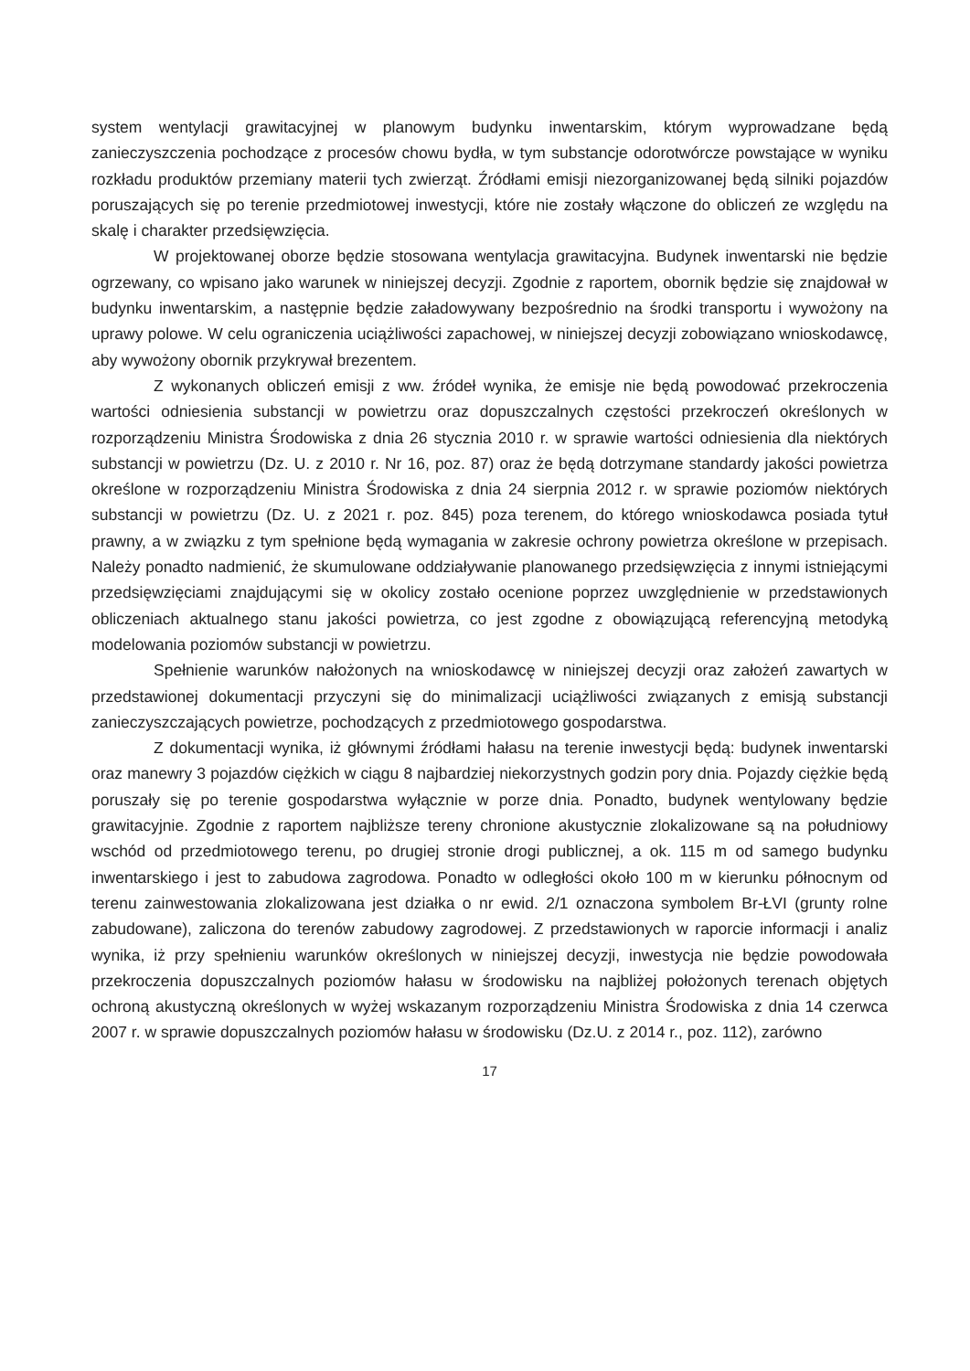system wentylacji grawitacyjnej w planowym budynku inwentarskim, którym wyprowadzane będą zanieczyszczenia pochodzące z procesów chowu bydła, w tym substancje odorotwórcze powstające w wyniku rozkładu produktów przemiany materii tych zwierząt. Źródłami emisji niezorganizowanej będą silniki pojazdów poruszających się po terenie przedmiotowej inwestycji, które nie zostały włączone do obliczeń ze względu na skalę i charakter przedsięwzięcia.
W projektowanej oborze będzie stosowana wentylacja grawitacyjna. Budynek inwentarski nie będzie ogrzewany, co wpisano jako warunek w niniejszej decyzji. Zgodnie z raportem, obornik będzie się znajdował w budynku inwentarskim, a następnie będzie załadowywany bezpośrednio na środki transportu i wywożony na uprawy polowe. W celu ograniczenia uciążliwości zapachowej, w niniejszej decyzji zobowiązano wnioskodawcę, aby wywożony obornik przykrywał brezentem.
Z wykonanych obliczeń emisji z ww. źródeł wynika, że emisje nie będą powodować przekroczenia wartości odniesienia substancji w powietrzu oraz dopuszczalnych częstości przekroczeń określonych w rozporządzeniu Ministra Środowiska z dnia 26 stycznia 2010 r. w sprawie wartości odniesienia dla niektórych substancji w powietrzu (Dz. U. z 2010 r. Nr 16, poz. 87) oraz że będą dotrzymane standardy jakości powietrza określone w rozporządzeniu Ministra Środowiska z dnia 24 sierpnia 2012 r. w sprawie poziomów niektórych substancji w powietrzu (Dz. U. z 2021 r. poz. 845) poza terenem, do którego wnioskodawca posiada tytuł prawny, a w związku z tym spełnione będą wymagania w zakresie ochrony powietrza określone w przepisach. Należy ponadto nadmienić, że skumulowane oddziaływanie planowanego przedsięwzięcia z innymi istniejącymi przedsięwzięciami znajdującymi się w okolicy zostało ocenione poprzez uwzględnienie w przedstawionych obliczeniach aktualnego stanu jakości powietrza, co jest zgodne z obowiązującą referencyjną metodyką modelowania poziomów substancji w powietrzu.
Spełnienie warunków nałożonych na wnioskodawcę w niniejszej decyzji oraz założeń zawartych w przedstawionej dokumentacji przyczyni się do minimalizacji uciążliwości związanych z emisją substancji zanieczyszczających powietrze, pochodzących z przedmiotowego gospodarstwa.
Z dokumentacji wynika, iż głównymi źródłami hałasu na terenie inwestycji będą: budynek inwentarski oraz manewry 3 pojazdów ciężkich w ciągu 8 najbardziej niekorzystnych godzin pory dnia. Pojazdy ciężkie będą poruszały się po terenie gospodarstwa wyłącznie w porze dnia. Ponadto, budynek wentylowany będzie grawitacyjnie. Zgodnie z raportem najbliższe tereny chronione akustycznie zlokalizowane są na południowy wschód od przedmiotowego terenu, po drugiej stronie drogi publicznej, a ok. 115 m od samego budynku inwentarskiego i jest to zabudowa zagrodowa. Ponadto w odległości około 100 m w kierunku północnym od terenu zainwestowania zlokalizowana jest działka o nr ewid. 2/1 oznaczona symbolem Br-ŁVI (grunty rolne zabudowane), zaliczona do terenów zabudowy zagrodowej. Z przedstawionych w raporcie informacji i analiz wynika, iż przy spełnieniu warunków określonych w niniejszej decyzji, inwestycja nie będzie powodowała przekroczenia dopuszczalnych poziomów hałasu w środowisku na najbliżej położonych terenach objętych ochroną akustyczną określonych w wyżej wskazanym rozporządzeniu Ministra Środowiska z dnia 14 czerwca 2007 r. w sprawie dopuszczalnych poziomów hałasu w środowisku (Dz.U. z 2014 r., poz. 112), zarówno
17